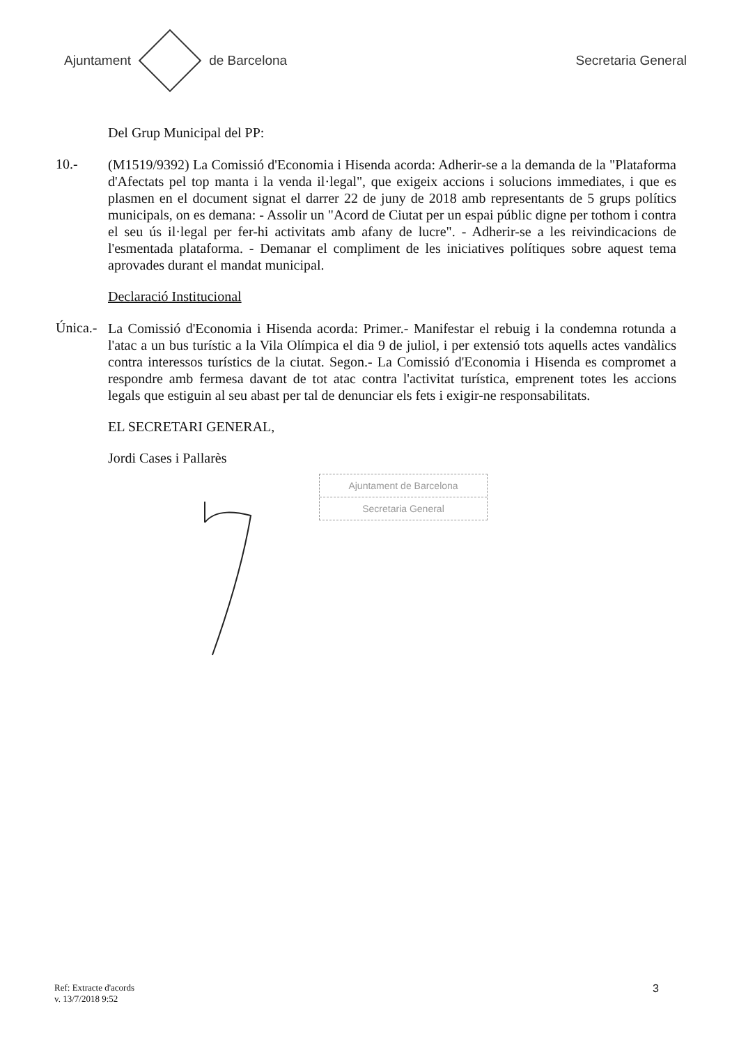Ajuntament de Barcelona Secretaria General
Del Grup Municipal del PP:
10.-
(M1519/9392) La Comissió d'Economia i Hisenda acorda: Adherir-se a la demanda de la "Plataforma d'Afectats pel top manta i la venda il·legal", que exigeix accions i solucions immediates, i que es plasmen en el document signat el darrer 22 de juny de 2018 amb representants de 5 grups polítics municipals, on es demana: - Assolir un "Acord de Ciutat per un espai públic digne per tothom i contra el seu ús il·legal per fer-hi activitats amb afany de lucre". - Adherir-se a les reivindicacions de l'esmentada plataforma. - Demanar el compliment de les iniciatives polítiques sobre aquest tema aprovades durant el mandat municipal.
Declaració Institucional
Única.-
La Comissió d'Economia i Hisenda acorda: Primer.- Manifestar el rebuig i la condemna rotunda a l'atac a un bus turístic a la Vila Olímpica el dia 9 de juliol, i per extensió tots aquells actes vandàlics contra interessos turístics de la ciutat. Segon.- La Comissió d'Economia i Hisenda es compromet a respondre amb fermesa davant de tot atac contra l'activitat turística, emprenent totes les accions legals que estiguin al seu abast per tal de denunciar els fets i exigir-ne responsabilitats.
EL SECRETARI GENERAL,
Jordi Cases i Pallarès
Ajuntament de Barcelona
Secretaria General
Ref: Extracte d'acords
v. 13/7/2018 9:52
3